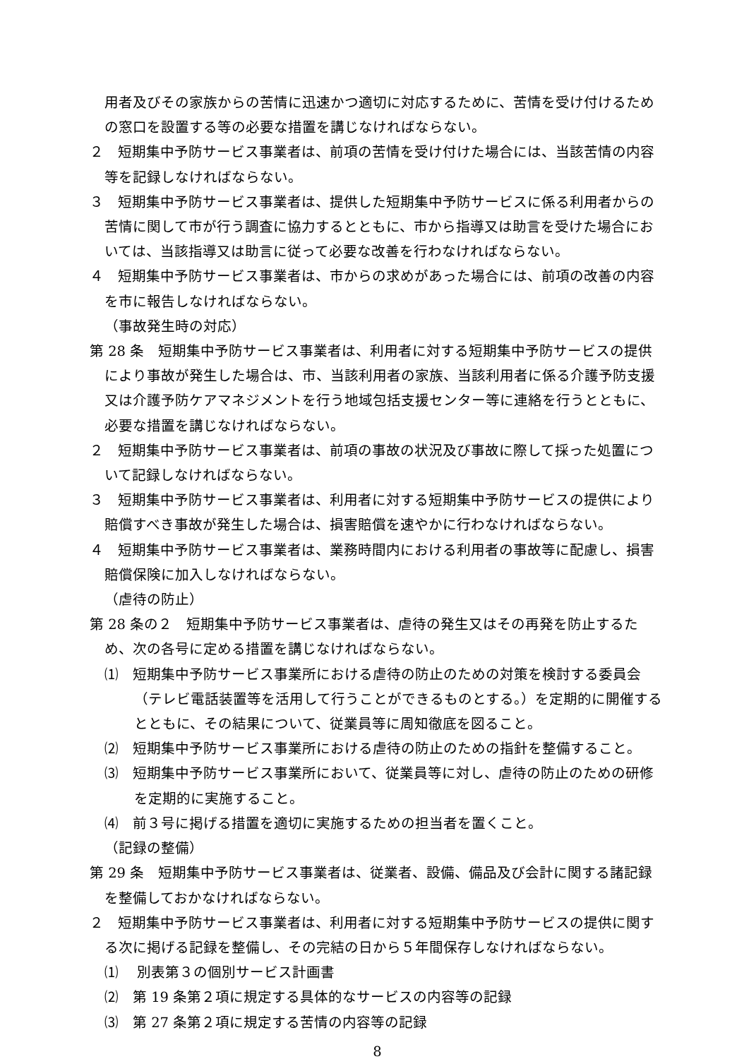用者及びその家族からの苦情に迅速かつ適切に対応するために、苦情を受け付けるための窓口を設置する等の必要な措置を講じなければならない。
２　短期集中予防サービス事業者は、前項の苦情を受け付けた場合には、当該苦情の内容等を記録しなければならない。
３　短期集中予防サービス事業者は、提供した短期集中予防サービスに係る利用者からの苦情に関して市が行う調査に協力するとともに、市から指導又は助言を受けた場合においては、当該指導又は助言に従って必要な改善を行わなければならない。
４　短期集中予防サービス事業者は、市からの求めがあった場合には、前項の改善の内容を市に報告しなければならない。
（事故発生時の対応）
第 28 条　短期集中予防サービス事業者は、利用者に対する短期集中予防サービスの提供により事故が発生した場合は、市、当該利用者の家族、当該利用者に係る介護予防支援又は介護予防ケアマネジメントを行う地域包括支援センター等に連絡を行うとともに、必要な措置を講じなければならない。
２　短期集中予防サービス事業者は、前項の事故の状況及び事故に際して採った処置について記録しなければならない。
３　短期集中予防サービス事業者は、利用者に対する短期集中予防サービスの提供により賠償すべき事故が発生した場合は、損害賠償を速やかに行わなければならない。
４　短期集中予防サービス事業者は、業務時間内における利用者の事故等に配慮し、損害賠償保険に加入しなければならない。
（虐待の防止）
第 28 条の２　短期集中予防サービス事業者は、虐待の発生又はその再発を防止するため、次の各号に定める措置を講じなければならない。
⑴　短期集中予防サービス事業所における虐待の防止のための対策を検討する委員会（テレビ電話装置等を活用して行うことができるものとする。）を定期的に開催するとともに、その結果について、従業員等に周知徹底を図ること。
⑵　短期集中予防サービス事業所における虐待の防止のための指針を整備すること。
⑶　短期集中予防サービス事業所において、従業員等に対し、虐待の防止のための研修を定期的に実施すること。
⑷　前３号に掲げる措置を適切に実施するための担当者を置くこと。
（記録の整備）
第 29 条　短期集中予防サービス事業者は、従業者、設備、備品及び会計に関する諸記録を整備しておかなければならない。
２　短期集中予防サービス事業者は、利用者に対する短期集中予防サービスの提供に関する次に掲げる記録を整備し、その完結の日から５年間保存しなければならない。
⑴　 別表第３の個別サービス計画書
⑵　第 19 条第２項に規定する具体的なサービスの内容等の記録
⑶　第 27 条第２項に規定する苦情の内容等の記録
8